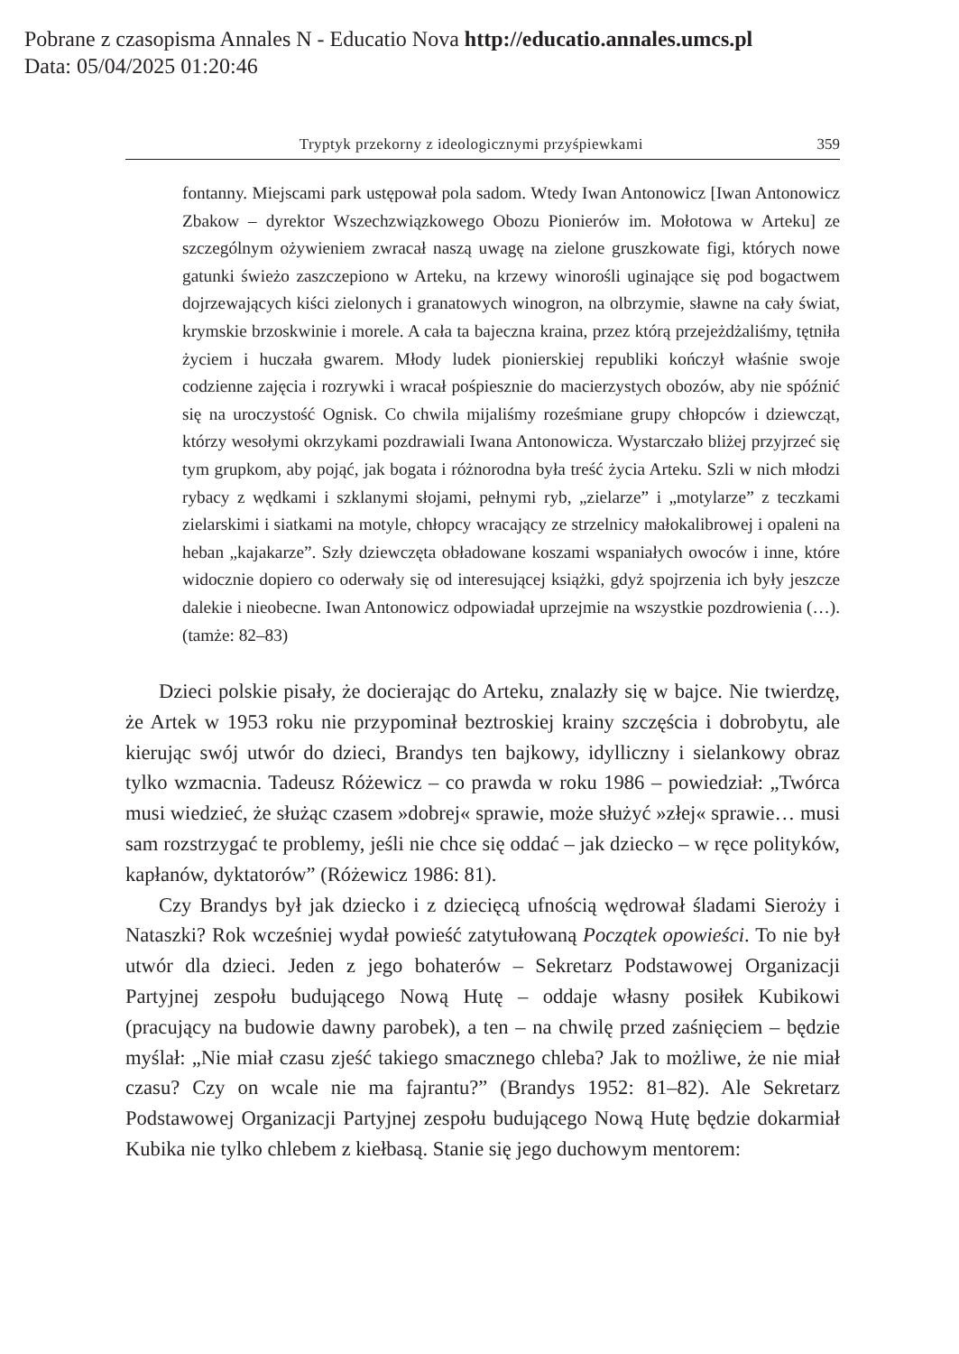Pobrane z czasopisma Annales N - Educatio Nova http://educatio.annales.umcs.pl
Data: 05/04/2025 01:20:46
Tryptyk przekorny z ideologicznymi przyśpiewkami 359
fontanny. Miejscami park ustępował pola sadom. Wtedy Iwan Antonowicz [Iwan Antonowicz Zbakow – dyrektor Wszechzwiązkowego Obozu Pionierów im. Mołotowa w Arteku] ze szczególnym ożywieniem zwracał naszą uwagę na zielone gruszkowate figi, których nowe gatunki świeżo zaszczepiono w Arteku, na krzewy winorośli uginające się pod bogactwem dojrzewających kiści zielonych i granatowych winogron, na olbrzymie, sławne na cały świat, krymskie brzoskwinie i morele. A cała ta bajeczna kraina, przez którą przejeżdżaliśmy, tętniła życiem i huczała gwarem. Młody ludek pionierskiej republiki kończył właśnie swoje codzienne zajęcia i rozrywki i wracał pośpiesznie do macierzystych obozów, aby nie spóźnić się na uroczystość Ognisk. Co chwila mijaliśmy roześmiane grupy chłopców i dziewcząt, którzy wesołymi okrzykami pozdrawiali Iwana Antonowicza. Wystarczało bliżej przyjrzeć się tym grupkom, aby pojąć, jak bogata i różnorodna była treść życia Arteku. Szli w nich młodzi rybacy z wędkami i szklanymi słojami, pełnymi ryb, „zielarze” i „motylarze” z teczkami zielarskimi i siatkami na motyle, chłopcy wracający ze strzelnicy małokalibrowej i opaleni na heban „kajakarze”. Szły dziewczęta obładowane koszami wspaniałych owoców i inne, które widocznie dopiero co oderwały się od interesującej książki, gdyż spojrzenia ich były jeszcze dalekie i nieobecne. Iwan Antonowicz odpowiadał uprzejmie na wszystkie pozdrowienia (…). (tamże: 82–83)
Dzieci polskie pisały, że docierając do Arteku, znalazły się w bajce. Nie twierdzę, że Artek w 1953 roku nie przypominał beztroskiej krainy szczęścia i dobrobytu, ale kierując swój utwór do dzieci, Brandys ten bajkowy, idylliczny i sielankowy obraz tylko wzmacnia. Tadeusz Różewicz – co prawda w roku 1986 – powiedział: „Twórca musi wiedzieć, że służąc czasem »dobrej« sprawie, może służyć »złej« sprawie… musi sam rozstrzygać te problemy, jeśli nie chce się oddać – jak dziecko – w ręce polityków, kapłanów, dyktatorów” (Różewicz 1986: 81).
Czy Brandys był jak dziecko i z dziecięcą ufnością wędrował śladami Sieroży i Nataszki? Rok wcześniej wydał powieść zatytułowaną Początek opowieści. To nie był utwór dla dzieci. Jeden z jego bohaterów – Sekretarz Podstawowej Organizacji Partyjnej zespołu budującego Nową Hutę – oddaje własny posiłek Kubikowi (pracujący na budowie dawny parobek), a ten – na chwilę przed zaśnięciem – będzie myślał: „Nie miał czasu zjeść takiego smacznego chleba? Jak to możliwe, że nie miał czasu? Czy on wcale nie ma fajrantu?” (Brandys 1952: 81–82). Ale Sekretarz Podstawowej Organizacji Partyjnej zespołu budującego Nową Hutę będzie dokarmiał Kubika nie tylko chlebem z kiełbasą. Stanie się jego duchowym mentorem: